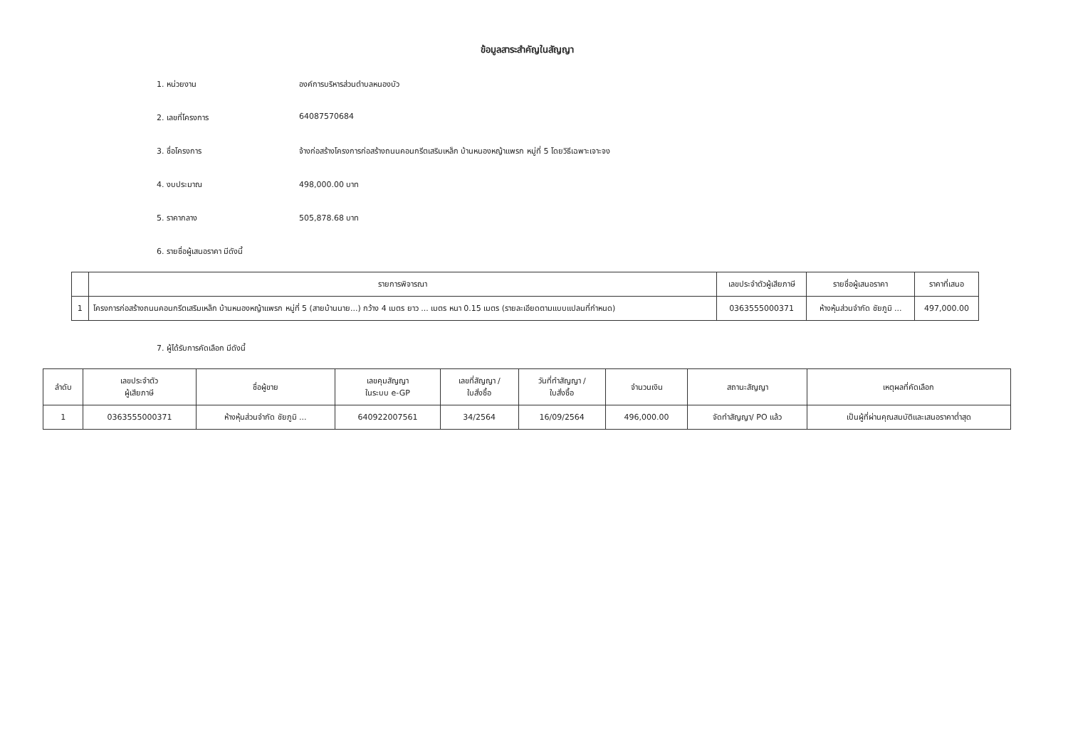ข้อมูลสาระสำคัญในสัญญา
1. หน่วยงาน องค์การบริหารส่วนตำบลหนองบัว
2. เลขที่โครงการ 64087570684
3. ชื่อโครงการ จ้างก่อสร้างโครงการก่อสร้างถนนคอนกรีตเสริมเหล็ก บ้านหนองหญ้าแพรก หมู่ที่ 5 โดยวิธีเฉพาะเจาะจง
4. งบประมาณ 498,000.00 บาท
5. ราคากลาง 505,878.68 บาท
6. รายชื่อผู้เสนอราคา มีดังนี้
| | รายการพิจารณา | เลขประจำตัวผู้เสียภาษี | รายชื่อผู้เสนอราคา | ราคาที่เสนอ |
| --- | --- | --- | --- | --- |
| 1 | โครงการก่อสร้างถนนคอนกรีตเสริมเหล็ก บ้านหนองหญ้าแพรก หมู่ที่ 5 (สายบ้านนาย...) กว้าง 4 เมตร ยาว ... เมตร หนา 0.15 เมตร (รายละเอียดตามแบบแปลนที่กำหนด) | 0363555000371 | ห้างหุ้นส่วนจำกัด ชัยภูมิ ... | 497,000.00 |
7. ผู้ได้รับการคัดเลือก มีดังนี้
| ลำดับ | เลขประจำตัว ผู้เสียภาษี | ชื่อผู้ขาย | เลขคุมสัญญา ในระบบ e-GP | เลขที่สัญญา / ใบสั่งซื้อ | วันที่ทำสัญญา / ใบสั่งซื้อ | จำนวนเงิน | สถานะสัญญา | เหตุผลที่คัดเลือก |
| --- | --- | --- | --- | --- | --- | --- | --- | --- |
| 1 | 0363555000371 | ห้างหุ้นส่วนจำกัด ชัยภูมิ ... | 640922007561 | 34/2564 | 16/09/2564 | 496,000.00 | จัดทำสัญญา/ PO แล้ว | เป็นผู้ที่ผ่านคุณสมบัติและเสนอราคาต่ำสุด |